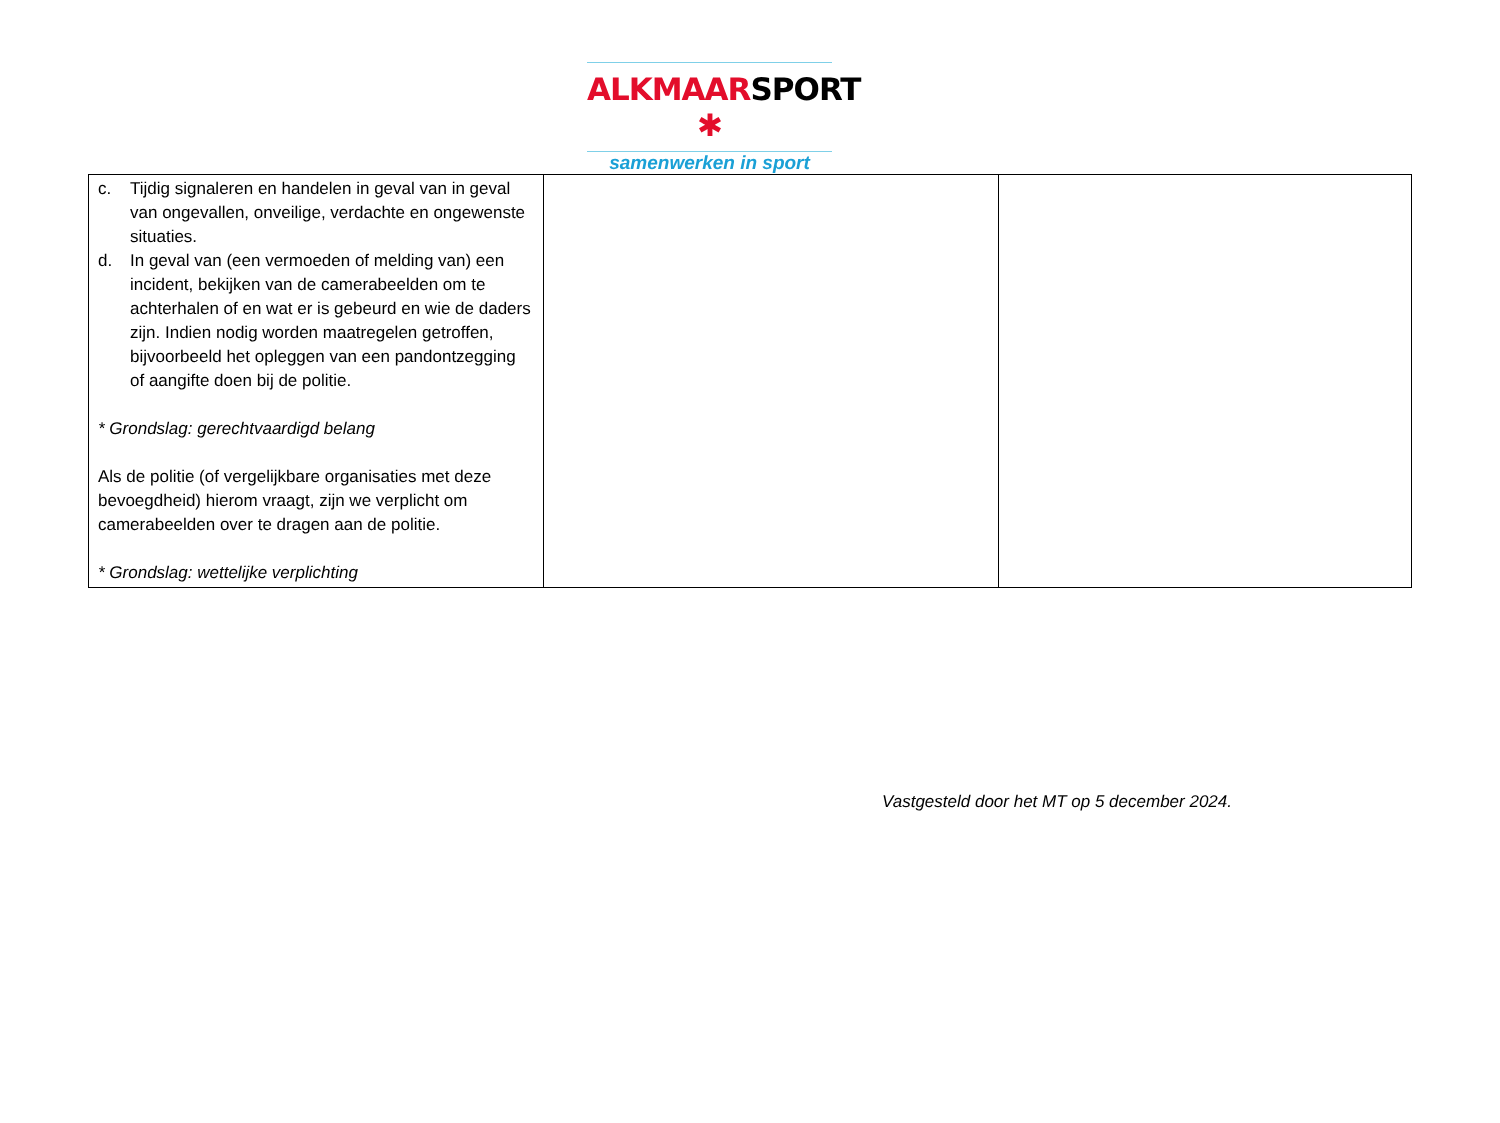ALKMAARSPORT ✱
samenwerken in sport
| c. Tijdig signaleren en handelen in geval van in geval van ongevallen, onveilige, verdachte en ongewenste situaties. d. In geval van (een vermoeden of melding van) een incident, bekijken van de camerabeelden om te achterhalen of en wat er is gebeurd en wie de daders zijn. Indien nodig worden maatregelen getroffen, bijvoorbeeld het opleggen van een pandontzegging of aangifte doen bij de politie. * Grondslag: gerechtvaardigd belang Als de politie (of vergelijkbare organisaties met deze bevoegdheid) hierom vraagt, zijn we verplicht om camerabeelden over te dragen aan de politie. * Grondslag: wettelijke verplichting | | |
Vastgesteld door het MT op 5 december 2024.